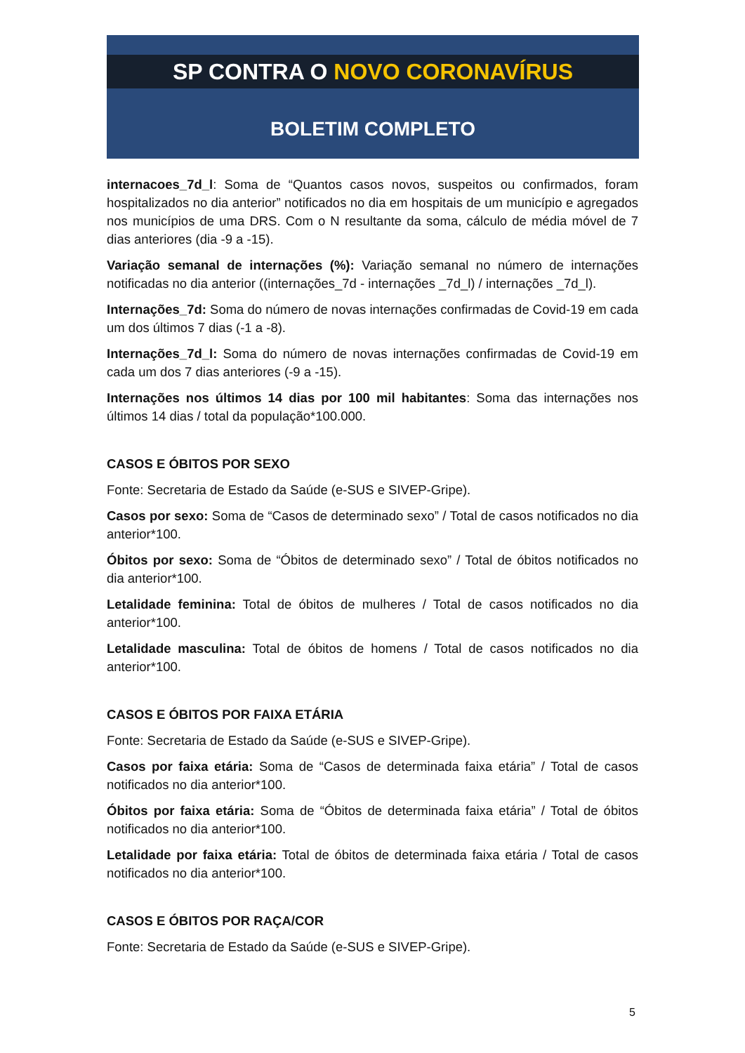SP CONTRA O NOVO CORONAVÍRUS
BOLETIM COMPLETO
internacoes_7d_l: Soma de “Quantos casos novos, suspeitos ou confirmados, foram hospitalizados no dia anterior” notificados no dia em hospitais de um município e agregados nos municípios de uma DRS. Com o N resultante da soma, cálculo de média móvel de 7 dias anteriores (dia -9 a -15).
Variação semanal de internações (%): Variação semanal no número de internações notificadas no dia anterior ((internações_7d - internações _7d_l) / internações _7d_l).
Internações_7d: Soma do número de novas internações confirmadas de Covid-19 em cada um dos últimos 7 dias (-1 a -8).
Internações_7d_l: Soma do número de novas internações confirmadas de Covid-19 em cada um dos 7 dias anteriores (-9 a -15).
Internações nos últimos 14 dias por 100 mil habitantes: Soma das internações nos últimos 14 dias / total da população*100.000.
CASOS E ÓBITOS POR SEXO
Fonte: Secretaria de Estado da Saúde (e-SUS e SIVEP-Gripe).
Casos por sexo: Soma de “Casos de determinado sexo” / Total de casos notificados no dia anterior*100.
Óbitos por sexo: Soma de “Óbitos de determinado sexo” / Total de óbitos notificados no dia anterior*100.
Letalidade feminina: Total de óbitos de mulheres / Total de casos notificados no dia anterior*100.
Letalidade masculina: Total de óbitos de homens / Total de casos notificados no dia anterior*100.
CASOS E ÓBITOS POR FAIXA ETÁRIA
Fonte: Secretaria de Estado da Saúde (e-SUS e SIVEP-Gripe).
Casos por faixa etária: Soma de “Casos de determinada faixa etária” / Total de casos notificados no dia anterior*100.
Óbitos por faixa etária: Soma de “Óbitos de determinada faixa etária” / Total de óbitos notificados no dia anterior*100.
Letalidade por faixa etária: Total de óbitos de determinada faixa etária / Total de casos notificados no dia anterior*100.
CASOS E ÓBITOS POR RAÇA/COR
Fonte: Secretaria de Estado da Saúde (e-SUS e SIVEP-Gripe).
5